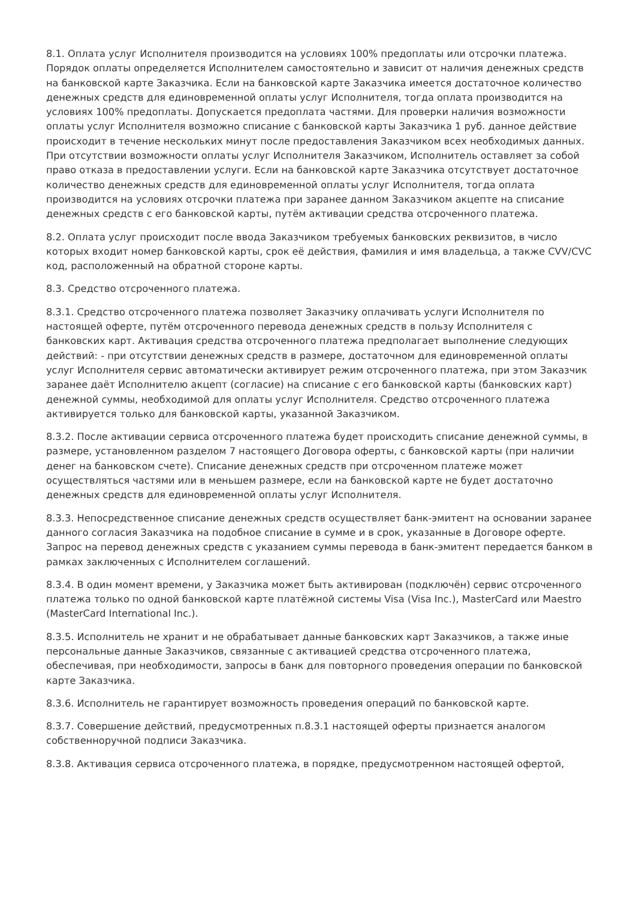8.1. Оплата услуг Исполнителя производится на условиях 100% предоплаты или отсрочки платежа. Порядок оплаты определяется Исполнителем самостоятельно и зависит от наличия денежных средств на банковской карте Заказчика. Если на банковской карте Заказчика имеется достаточное количество денежных средств для единовременной оплаты услуг Исполнителя, тогда оплата производится на условиях 100% предоплаты. Допускается предоплата частями. Для проверки наличия возможности оплаты услуг Исполнителя возможно списание с банковской карты Заказчика 1 руб. данное действие происходит в течение нескольких минут после предоставления Заказчиком всех необходимых данных. При отсутствии возможности оплаты услуг Исполнителя Заказчиком, Исполнитель оставляет за собой право отказа в предоставлении услуги. Если на банковской карте Заказчика отсутствует достаточное количество денежных средств для единовременной оплаты услуг Исполнителя, тогда оплата производится на условиях отсрочки платежа при заранее данном Заказчиком акцепте на списание денежных средств с его банковской карты, путём активации средства отсроченного платежа.
8.2. Оплата услуг происходит после ввода Заказчиком требуемых банковских реквизитов, в число которых входит номер банковской карты, срок её действия, фамилия и имя владельца, а также CVV/CVC код, расположенный на обратной стороне карты.
8.3. Средство отсроченного платежа.
8.3.1. Средство отсроченного платежа позволяет Заказчику оплачивать услуги Исполнителя по настоящей оферте, путём отсроченного перевода денежных средств в пользу Исполнителя с банковских карт. Активация средства отсроченного платежа предполагает выполнение следующих действий: - при отсутствии денежных средств в размере, достаточном для единовременной оплаты услуг Исполнителя сервис автоматически активирует режим отсроченного платежа, при этом Заказчик заранее даёт Исполнителю акцепт (согласие) на списание с его банковской карты (банковских карт) денежной суммы, необходимой для оплаты услуг Исполнителя. Средство отсроченного платежа активируется только для банковской карты, указанной Заказчиком.
8.3.2. После активации сервиса отсроченного платежа будет происходить списание денежной суммы, в размере, установленном разделом 7 настоящего Договора оферты, с банковской карты (при наличии денег на банковском счете). Списание денежных средств при отсроченном платеже может осуществляться частями или в меньшем размере, если на банковской карте не будет достаточно денежных средств для единовременной оплаты услуг Исполнителя.
8.3.3. Непосредственное списание денежных средств осуществляет банк-эмитент на основании заранее данного согласия Заказчика на подобное списание в сумме и в срок, указанные в Договоре оферте. Запрос на перевод денежных средств с указанием суммы перевода в банк-эмитент передается банком в рамках заключенных с Исполнителем соглашений.
8.3.4. В один момент времени, у Заказчика может быть активирован (подключён) сервис отсроченного платежа только по одной банковской карте платёжной системы Visa (Visa Inc.), MasterCard или Maestro (MasterCard International Inc.).
8.3.5. Исполнитель не хранит и не обрабатывает данные банковских карт Заказчиков, а также иные персональные данные Заказчиков, связанные с активацией средства отсроченного платежа, обеспечивая, при необходимости, запросы в банк для повторного проведения операции по банковской карте Заказчика.
8.3.6. Исполнитель не гарантирует возможность проведения операций по банковской карте.
8.3.7. Совершение действий, предусмотренных п.8.3.1 настоящей оферты признается аналогом собственноручной подписи Заказчика.
8.3.8. Активация сервиса отсроченного платежа, в порядке, предусмотренном настоящей офертой,